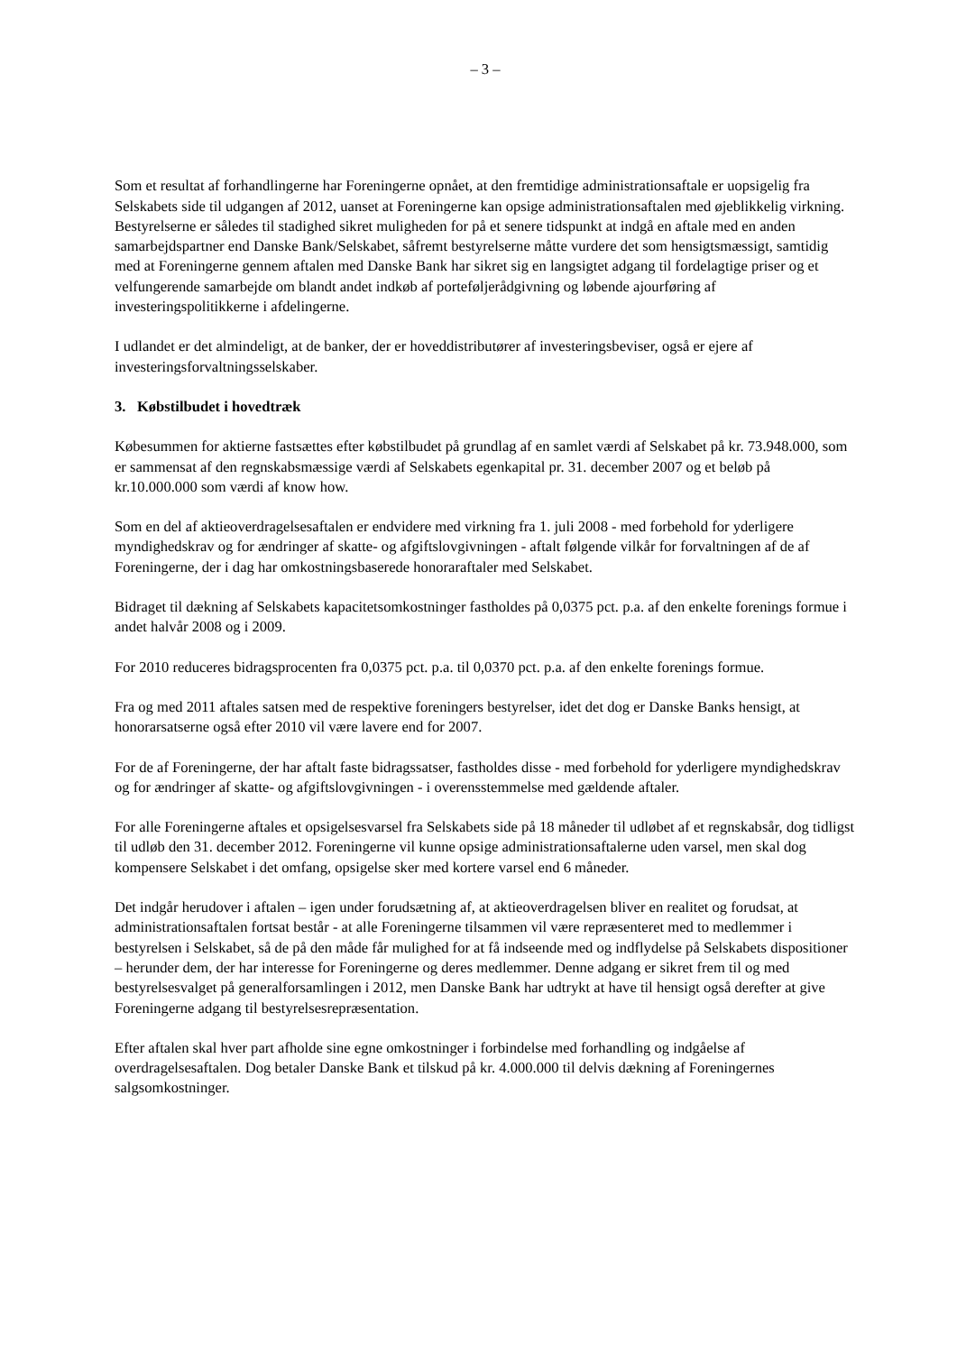– 3 –
Som et resultat af forhandlingerne har Foreningerne opnået, at den fremtidige administrationsaftale er uopsigelig fra Selskabets side til udgangen af 2012, uanset at Foreningerne kan opsige administrationsaftalen med øjeblikkelig virkning. Bestyrelserne er således til stadighed sikret muligheden for på et senere tidspunkt at indgå en aftale med en anden samarbejdspartner end Danske Bank/Selskabet, såfremt bestyrelserne måtte vurdere det som hensigtsmæssigt, samtidig med at Foreningerne gennem aftalen med Danske Bank har sikret sig en langsigtet adgang til fordelagtige priser og et velfungerende samarbejde om blandt andet indkøb af porteføljerådgivning og løbende ajourføring af investeringspolitikkerne i afdelingerne.
I udlandet er det almindeligt, at de banker, der er hoveddistributører af investeringsbeviser, også er ejere af investeringsforvaltningsselskaber.
3. Købstilbudet i hovedtræk
Købesummen for aktierne fastsættes efter købstilbudet på grundlag af en samlet værdi af Selskabet på kr. 73.948.000, som er sammensat af den regnskabsmæssige værdi af Selskabets egenkapital pr. 31. december 2007 og et beløb på kr.10.000.000 som værdi af know how.
Som en del af aktieoverdragelsesaftalen er endvidere med virkning fra 1. juli 2008 - med forbehold for yderligere myndighedskrav og for ændringer af skatte- og afgiftslovgivningen - aftalt følgende vilkår for forvaltningen af de af Foreningerne, der i dag har omkostningsbaserede honoraraftaler med Selskabet.
Bidraget til dækning af Selskabets kapacitetsomkostninger fastholdes på 0,0375 pct. p.a. af den enkelte forenings formue i andet halvår 2008 og i 2009.
For 2010 reduceres bidragsprocenten fra 0,0375 pct. p.a. til 0,0370 pct. p.a. af den enkelte forenings formue.
Fra og med 2011 aftales satsen med de respektive foreningers bestyrelser, idet det dog er Danske Banks hensigt, at honorarsatserne også efter 2010 vil være lavere end for 2007.
For de af Foreningerne, der har aftalt faste bidragssatser, fastholdes disse - med forbehold for yderligere myndighedskrav og for ændringer af skatte- og afgiftslovgivningen - i overensstemmelse med gældende aftaler.
For alle Foreningerne aftales et opsigelsesvarsel fra Selskabets side på 18 måneder til udløbet af et regnskabsår, dog tidligst til udløb den 31. december 2012. Foreningerne vil kunne opsige administrationsaftalerne uden varsel, men skal dog kompensere Selskabet i det omfang, opsigelse sker med kortere varsel end 6 måneder.
Det indgår herudover i aftalen – igen under forudsætning af, at aktieoverdragelsen bliver en realitet og forudsat, at administrationsaftalen fortsat består - at alle Foreningerne tilsammen vil være repræsenteret med to medlemmer i bestyrelsen i Selskabet, så de på den måde får mulighed for at få indseende med og indflydelse på Selskabets dispositioner – herunder dem, der har interesse for Foreningerne og deres medlemmer. Denne adgang er sikret frem til og med bestyrelsesvalget på generalforsamlingen i 2012, men Danske Bank har udtrykt at have til hensigt også derefter at give Foreningerne adgang til bestyrelsesrepræsentation.
Efter aftalen skal hver part afholde sine egne omkostninger i forbindelse med forhandling og indgåelse af overdragelsesaftalen. Dog betaler Danske Bank et tilskud på kr. 4.000.000 til delvis dækning af Foreningernes salgsomkostninger.